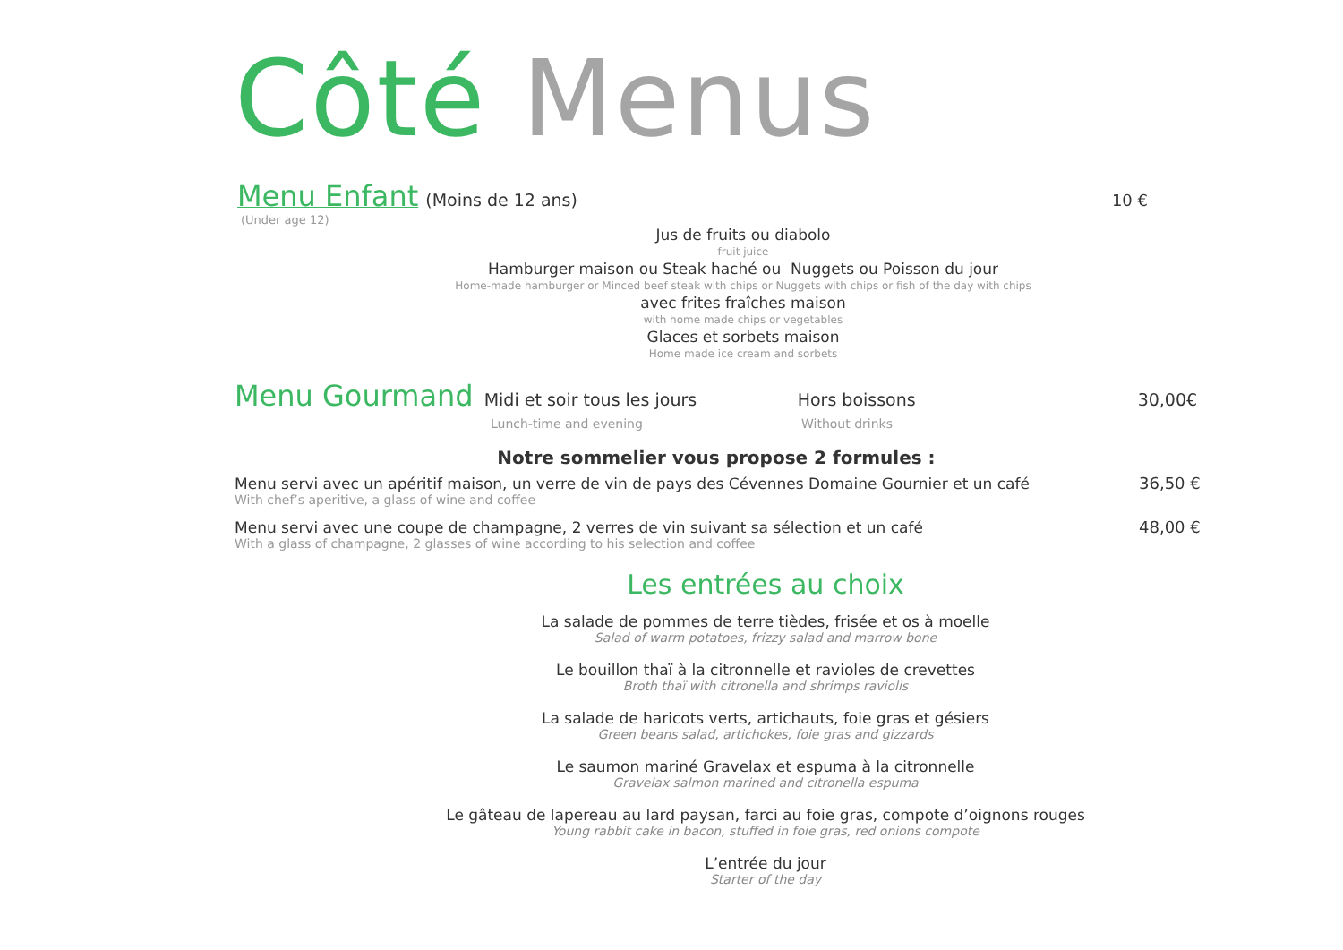Côté Menus
Menu Enfant (Moins de 12 ans) 10 €
(Under age 12)
Jus de fruits ou diabolo
fruit juice
Hamburger maison ou Steak haché ou Nuggets ou Poisson du jour
Home-made hamburger or Minced beef steak with chips or Nuggets with chips or fish of the day with chips
avec frites fraîches maison
with home made chips or vegetables
Glaces et sorbets maison
Home made ice cream and sorbets
Menu Gourmand Midi et soir tous les jours Hors boissons 30,00€
Lunch-time and evening Without drinks
Notre sommelier vous propose 2 formules :
Menu servi avec un apéritif maison, un verre de vin de pays des Cévennes Domaine Gournier et un café 36,50 €
With chef’s aperitive, a glass of wine and coffee
Menu servi avec une coupe de champagne, 2 verres de vin suivant sa sélection et un café 48,00 €
With a glass of champagne, 2 glasses of wine according to his selection and coffee
Les entrées au choix
La salade de pommes de terre tièdes, frisée et os à moelle
Salad of warm potatoes, frizzy salad and marrow bone
Le bouillon thaï à la citronnelle et ravioles de crevettes
Broth thaï with citronella and shrimps raviolis
La salade de haricots verts, artichauts, foie gras et gésiers
Green beans salad, artichokes, foie gras and gizzards
Le saumon mariné Gravelax et espuma à la citronnelle
Gravelax salmon marined and citronella espuma
Le gâteau de lapereau au lard paysan, farci au foie gras, compote d’oignons rouges
Young rabbit cake in bacon, stuffed in foie gras, red onions compote
L’entrée du jour
Starter of the day